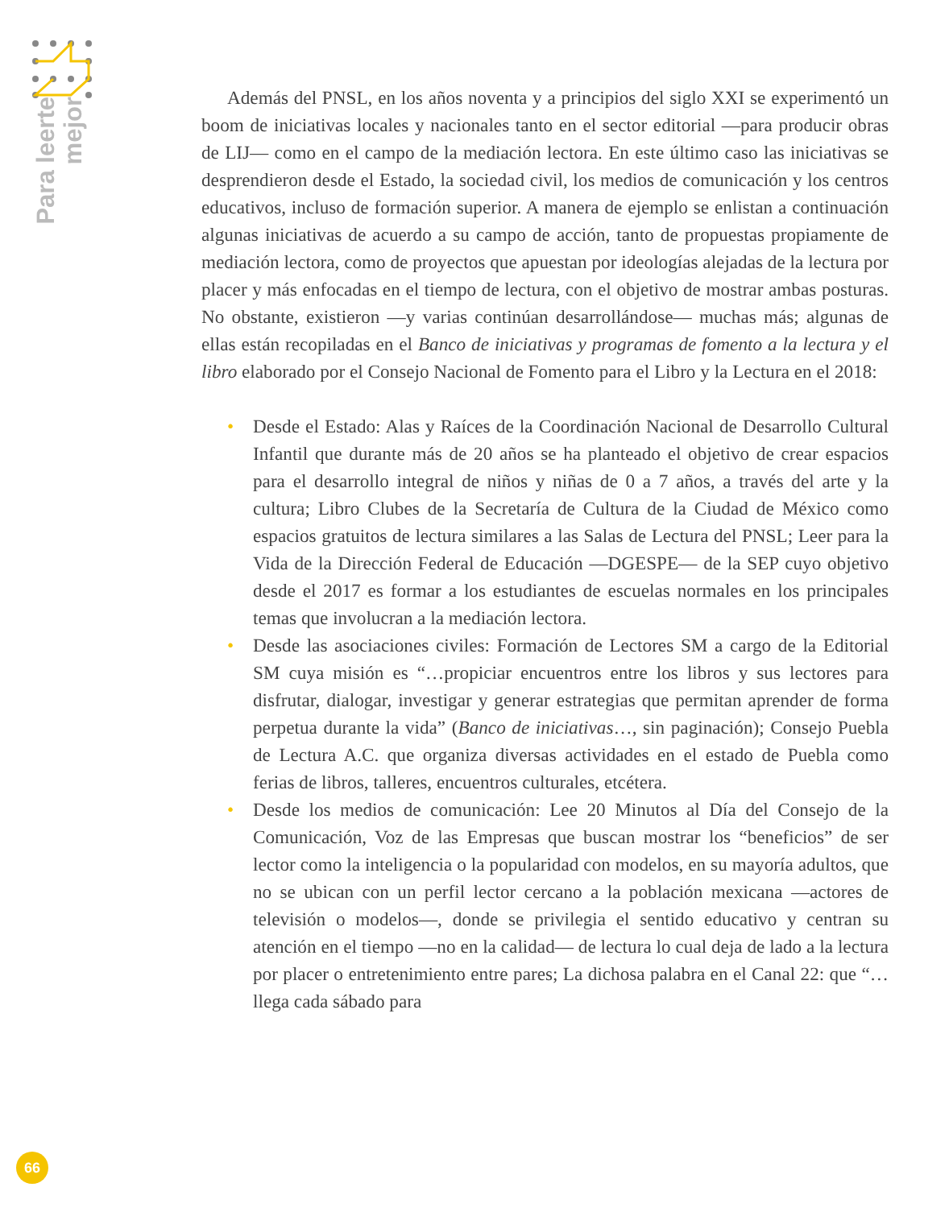Para leerte
mejor
Además del PNSL, en los años noventa y a principios del siglo XXI se experimentó un boom de iniciativas locales y nacionales tanto en el sector editorial —para producir obras de LIJ— como en el campo de la mediación lectora. En este último caso las iniciativas se desprendieron desde el Estado, la sociedad civil, los medios de comunicación y los centros educativos, incluso de formación superior. A manera de ejemplo se enlistan a continuación algunas iniciativas de acuerdo a su campo de acción, tanto de propuestas propiamente de mediación lectora, como de proyectos que apuestan por ideologías alejadas de la lectura por placer y más enfocadas en el tiempo de lectura, con el objetivo de mostrar ambas posturas. No obstante, existieron —y varias continúan desarrollándose— muchas más; algunas de ellas están recopiladas en el Banco de iniciativas y programas de fomento a la lectura y el libro elaborado por el Consejo Nacional de Fomento para el Libro y la Lectura en el 2018:
• Desde el Estado: Alas y Raíces de la Coordinación Nacional de Desarrollo Cultural Infantil que durante más de 20 años se ha planteado el objetivo de crear espacios para el desarrollo integral de niños y niñas de 0 a 7 años, a través del arte y la cultura; Libro Clubes de la Secretaría de Cultura de la Ciudad de México como espacios gratuitos de lectura similares a las Salas de Lectura del PNSL; Leer para la Vida de la Dirección Federal de Educación —DGESPE— de la SEP cuyo objetivo desde el 2017 es formar a los estudiantes de escuelas normales en los principales temas que involucran a la mediación lectora.
• Desde las asociaciones civiles: Formación de Lectores SM a cargo de la Editorial SM cuya misión es “…propiciar encuentros entre los libros y sus lectores para disfrutar, dialogar, investigar y generar estrategias que permitan aprender de forma perpetua durante la vida” (Banco de iniciativas…, sin paginación); Consejo Puebla de Lectura A.C. que organiza diversas actividades en el estado de Puebla como ferias de libros, talleres, encuentros culturales, etcétera.
• Desde los medios de comunicación: Lee 20 Minutos al Día del Consejo de la Comunicación, Voz de las Empresas que buscan mostrar los “beneficios” de ser lector como la inteligencia o la popularidad con modelos, en su mayoría adultos, que no se ubican con un perfil lector cercano a la población mexicana —actores de televisión o modelos—, donde se privilegia el sentido educativo y centran su atención en el tiempo —no en la calidad— de lectura lo cual deja de lado a la lectura por placer o entretenimiento entre pares; La dichosa palabra en el Canal 22: que “…llega cada sábado para
66